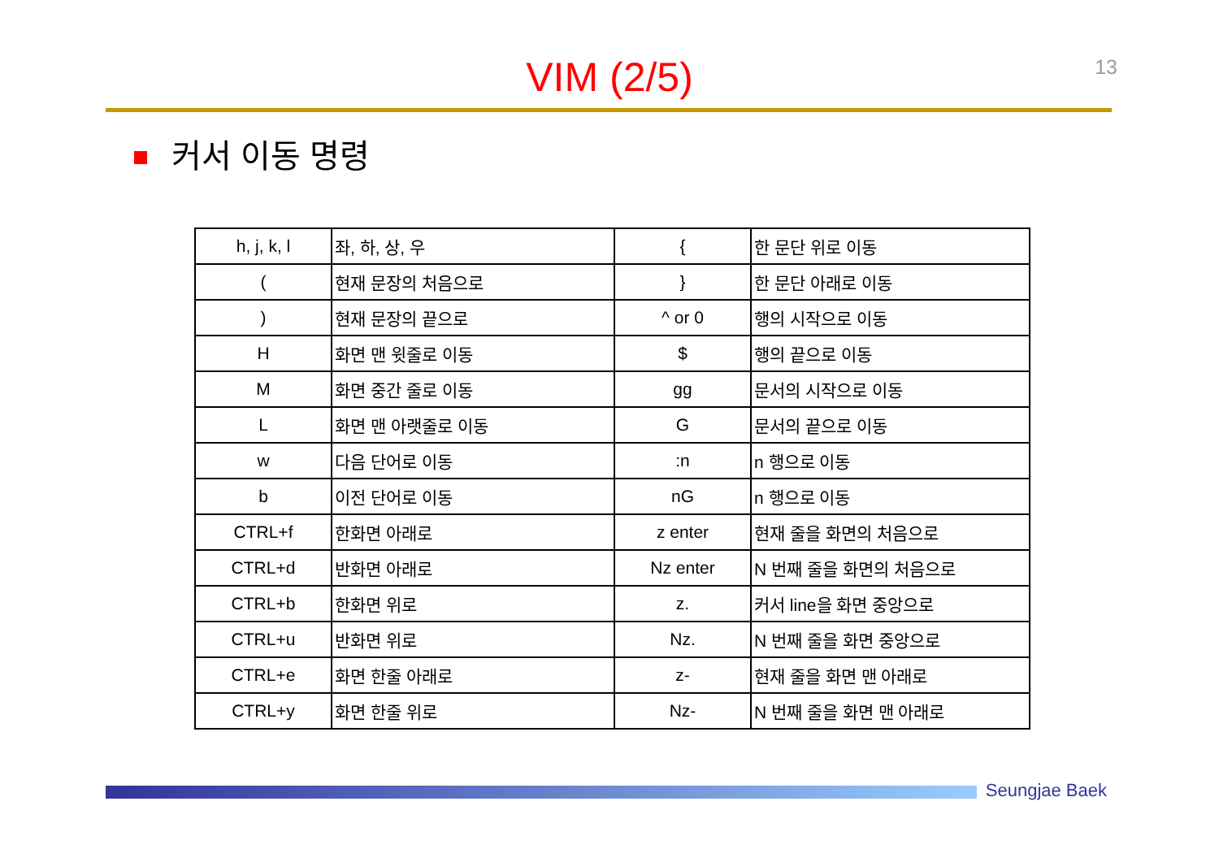13
VIM (2/5)
커서 이동 명령
| h, j, k, l | 좌, 하, 상, 우 | { | 한 문단 위로 이동 |
| ( | 현재 문장의 처음으로 | } | 한 문단 아래로 이동 |
| ) | 현재 문장의 끝으로 | ^ or 0 | 행의 시작으로 이동 |
| H | 화면 맨 윗줄로 이동 | $ | 행의 끝으로 이동 |
| M | 화면 중간 줄로 이동 | gg | 문서의 시작으로 이동 |
| L | 화면 맨 아랫줄로 이동 | G | 문서의 끝으로 이동 |
| w | 다음 단어로 이동 | :n | n 행으로 이동 |
| b | 이전 단어로 이동 | nG | n 행으로 이동 |
| CTRL+f | 한화면 아래로 | z enter | 현재 줄을 화면의 처음으로 |
| CTRL+d | 반화면 아래로 | Nz enter | N 번째 줄을 화면의 처음으로 |
| CTRL+b | 한화면 위로 | z. | 커서 line을 화면 중앙으로 |
| CTRL+u | 반화면 위로 | Nz. | N 번째 줄을 화면 중앙으로 |
| CTRL+e | 화면 한줄 아래로 | z- | 현재 줄을 화면 맨 아래로 |
| CTRL+y | 화면 한줄 위로 | Nz- | N 번째 줄을 화면 맨 아래로 |
Seungjae Baek